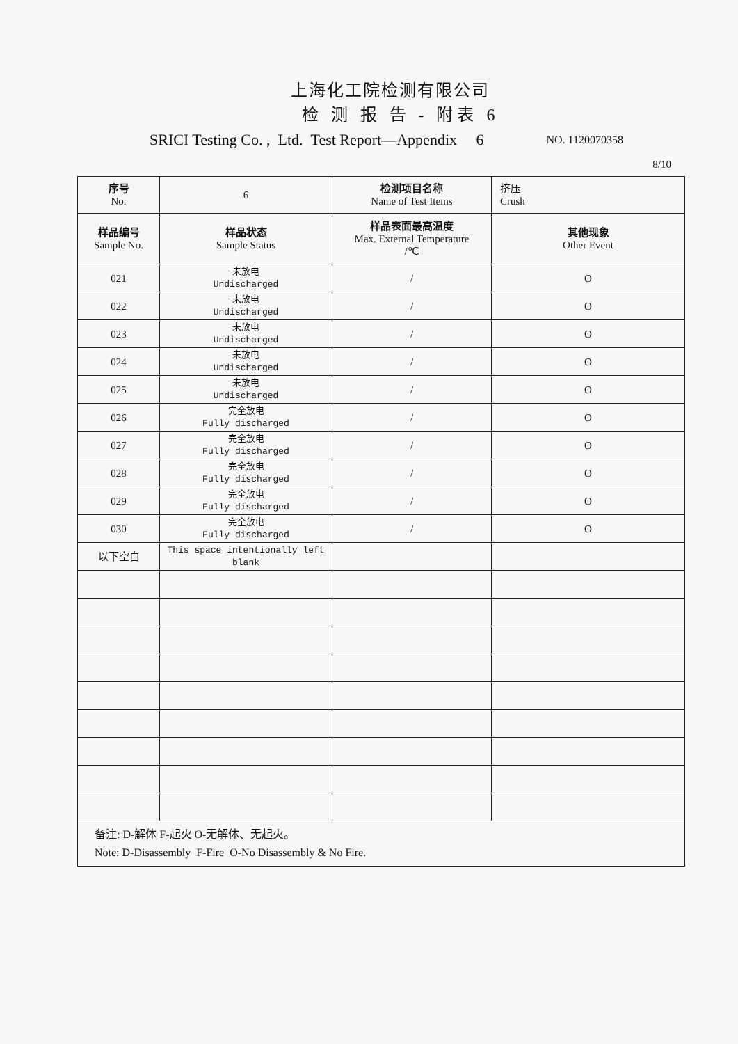上海化工院检测有限公司
检 测 报 告 - 附表 6
SRICI Testing Co. , Ltd. Test Report—Appendix 6 NO. 1120070358
8/10
| 序号 No. | 6 | 检测项目名称 Name of Test Items | 挤压 Crush |
| 样品编号 Sample No. | 样品状态 Sample Status | 样品表面最高温度 Max. External Temperature /℃ | 其他现象 Other Event |
| 021 | 未放电 Undischarged | / | O |
| 022 | 未放电 Undischarged | / | O |
| 023 | 未放电 Undischarged | / | O |
| 024 | 未放电 Undischarged | / | O |
| 025 | 未放电 Undischarged | / | O |
| 026 | 完全放电 Fully discharged | / | O |
| 027 | 完全放电 Fully discharged | / | O |
| 028 | 完全放电 Fully discharged | / | O |
| 029 | 完全放电 Fully discharged | / | O |
| 030 | 完全放电 Fully discharged | / | O |
| 以下空白 | This space intentionally left blank | | |
| 备注: D-解体 F-起火 O-无解体、无起火。 Note: D-Disassembly F-Fire O-No Disassembly & No Fire. | | | |